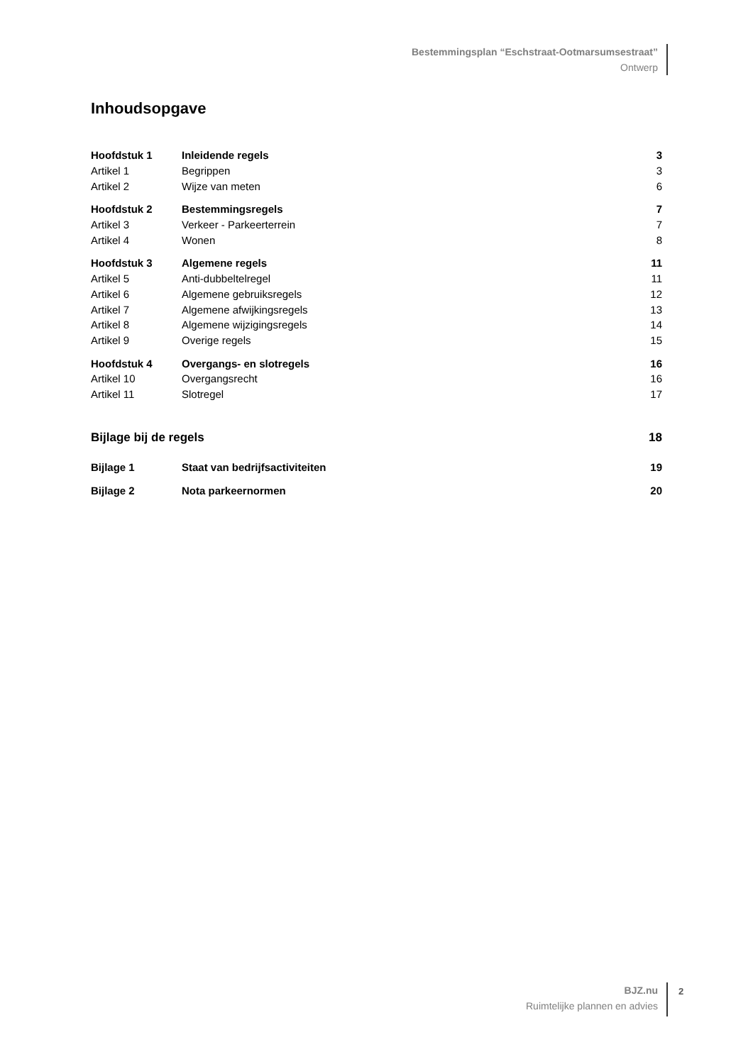Bestemmingsplan “Eschstraat-Ootmarsumsestraat”
Ontwerp
Inhoudsopgave
| Hoofdstuk 1 | Inleidende regels | 3 |
| Artikel 1 | Begrippen | 3 |
| Artikel 2 | Wijze van meten | 6 |
| Hoofdstuk 2 | Bestemmingsregels | 7 |
| Artikel 3 | Verkeer - Parkeerterrein | 7 |
| Artikel 4 | Wonen | 8 |
| Hoofdstuk 3 | Algemene regels | 11 |
| Artikel 5 | Anti-dubbeltelregel | 11 |
| Artikel 6 | Algemene gebruiksregels | 12 |
| Artikel 7 | Algemene afwijkingsregels | 13 |
| Artikel 8 | Algemene wijzigingsregels | 14 |
| Artikel 9 | Overige regels | 15 |
| Hoofdstuk 4 | Overgangs- en slotregels | 16 |
| Artikel 10 | Overgangsrecht | 16 |
| Artikel 11 | Slotregel | 17 |
| Bijlage bij de regels | | 18 |
| Bijlage 1 | Staat van bedrijfsactiviteiten | 19 |
| Bijlage 2 | Nota parkeernormen | 20 |
BJZ.nu
Ruimtelijke plannen en advies
2